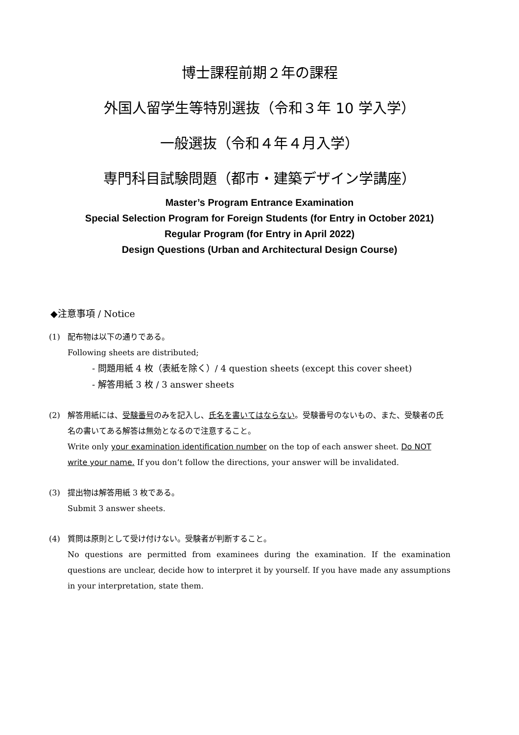博士課程前期２年の課程
外国人留学生等特別選抜（令和３年 10 学入学）
一般選抜（令和４年４月入学）
専門科目試験問題（都市・建築デザイン学講座）
Master’s Program Entrance Examination
Special Selection Program for Foreign Students (for Entry in October 2021)
Regular Program (for Entry in April 2022)
Design Questions (Urban and Architectural Design Course)
◆注意事項 / Notice
(1) 配布物は以下の通りである。
Following sheets are distributed;
- 問題用紙 4 枚（表紙を除く）/ 4 question sheets (except this cover sheet)
- 解答用紙 3 枚 / 3 answer sheets
(2) 解答用紙には、受験番号のみを記入し、氏名を書いてはならない。受験番号のないもの、また、受験者の氏名の書いてある解答は無効となるので注意すること。
Write only your examination identification number on the top of each answer sheet. Do NOT write your name. If you don’t follow the directions, your answer will be invalidated.
(3) 提出物は解答用紙 3 枚である。
Submit 3 answer sheets.
(4) 質問は原則として受け付けない。受験者が判断すること。
No questions are permitted from examinees during the examination. If the examination questions are unclear, decide how to interpret it by yourself. If you have made any assumptions in your interpretation, state them.